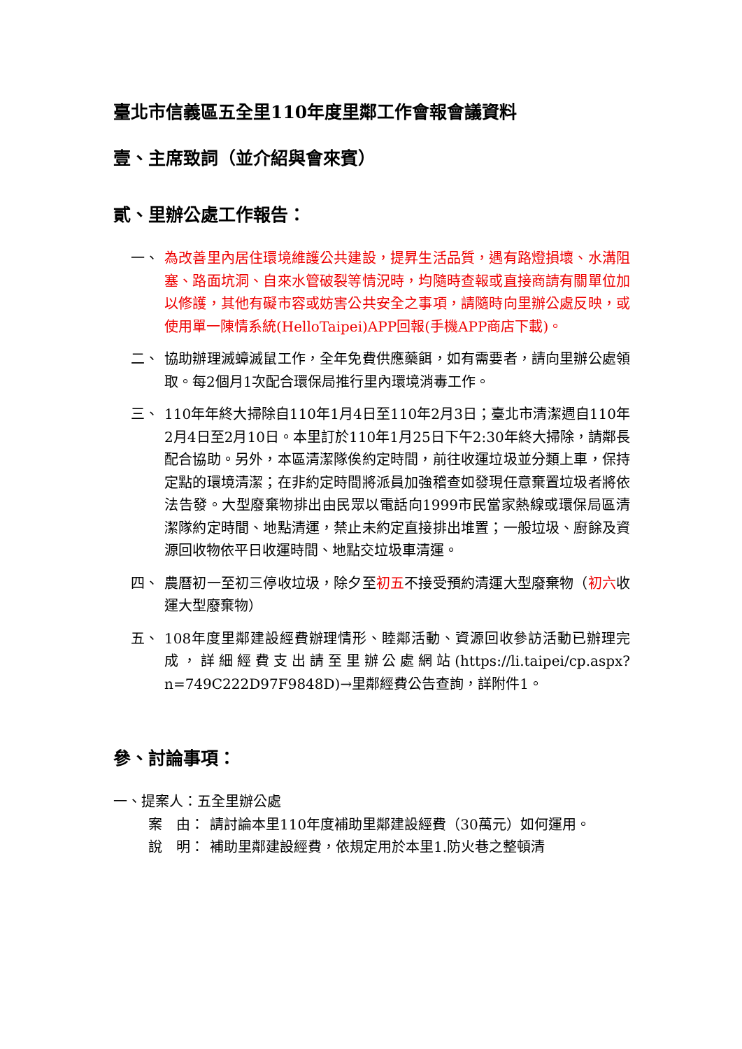臺北市信義區五全里110年度里鄰工作會報會議資料
壹、主席致詞（並介紹與會來賓）
貳、里辦公處工作報告：
一、 為改善里內居住環境維護公共建設，提昇生活品質，遇有路燈損壞、水溝阻塞、路面坑洞、自來水管破裂等情況時，均隨時查報或直接商請有關單位加以修護，其他有礙市容或妨害公共安全之事項，請隨時向里辦公處反映，或使用單一陳情系統(HelloTaipei)APP回報(手機APP商店下載)。
二、 協助辦理滅蟑滅鼠工作，全年免費供應藥餌，如有需要者，請向里辦公處領取。每2個月1次配合環保局推行里內環境消毒工作。
三、 110年年終大掃除自110年1月4日至110年2月3日；臺北市清潔週自110年2月4日至2月10日。本里訂於110年1月25日下午2:30年終大掃除，請鄰長配合協助。另外，本區清潔隊俟約定時間，前往收運垃圾並分類上車，保持定點的環境清潔；在非約定時間將派員加強稽查如發現任意棄置垃圾者將依法告發。大型廢棄物排出由民眾以電話向1999市民當家熱線或環保局區清潔隊約定時間、地點清運，禁止未約定直接排出堆置；一般垃圾、廚餘及資源回收物依平日收運時間、地點交垃圾車清運。
四、 農曆初一至初三停收垃圾，除夕至初五不接受預約清運大型廢棄物（初六收運大型廢棄物）
五、 108年度里鄰建設經費辦理情形、睦鄰活動、資源回收參訪活動已辦理完成，詳細經費支出請至里辦公處網站(https://li.taipei/cp.aspx?n=749C222D97F9848D)→里鄰經費公告查詢，詳附件1。
參、討論事項：
一、提案人：五全里辦公處
案　由： 請討論本里110年度補助里鄰建設經費（30萬元）如何運用。
說　明： 補助里鄰建設經費，依規定用於本里1.防火巷之整頓清